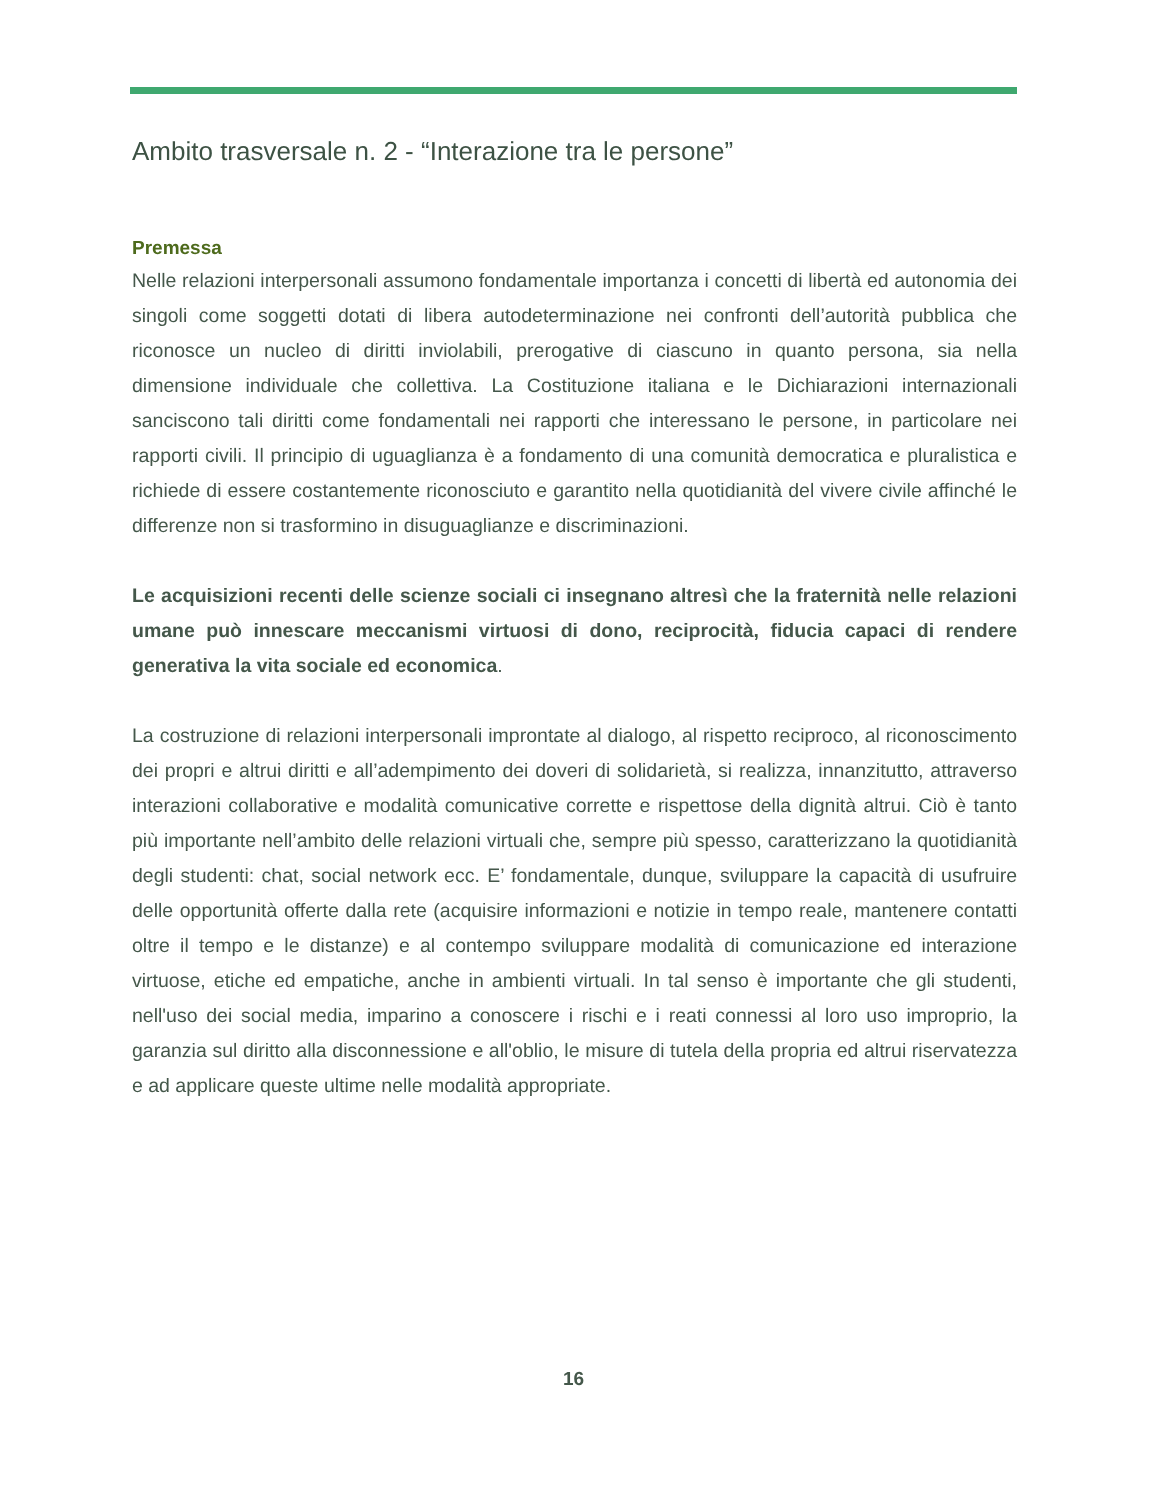Ambito trasversale n. 2 - “Interazione tra le persone”
Premessa
Nelle relazioni interpersonali assumono fondamentale importanza i concetti di libertà ed autonomia dei singoli come soggetti dotati di libera autodeterminazione nei confronti dell’autorità pubblica che riconosce un nucleo di diritti inviolabili, prerogative di ciascuno in quanto persona, sia nella dimensione individuale che collettiva. La Costituzione italiana e le Dichiarazioni internazionali sanciscono tali diritti come fondamentali nei rapporti che interessano le persone, in particolare nei rapporti civili. Il principio di uguaglianza è a fondamento di una comunità democratica e pluralistica e richiede di essere costantemente riconosciuto e garantito nella quotidianità del vivere civile affinché le differenze non si trasformino in disuguaglianze e discriminazioni.
Le acquisizioni recenti delle scienze sociali ci insegnano altresì che la fraternità nelle relazioni umane può innescare meccanismi virtuosi di dono, reciprocità, fiducia capaci di rendere generativa la vita sociale ed economica.
La costruzione di relazioni interpersonali improntate al dialogo, al rispetto reciproco, al riconoscimento dei propri e altrui diritti e all’adempimento dei doveri di solidarietà, si realizza, innanzitutto, attraverso interazioni collaborative e modalità comunicative corrette e rispettose della dignità altrui. Ciò è tanto più importante nell’ambito delle relazioni virtuali che, sempre più spesso, caratterizzano la quotidianità degli studenti: chat, social network ecc. E’ fondamentale, dunque, sviluppare la capacità di usufruire delle opportunità offerte dalla rete (acquisire informazioni e notizie in tempo reale, mantenere contatti oltre il tempo e le distanze) e al contempo sviluppare modalità di comunicazione ed interazione virtuose, etiche ed empatiche, anche in ambienti virtuali. In tal senso è importante che gli studenti, nell'uso dei social media, imparino a conoscere i rischi e i reati connessi al loro uso improprio, la garanzia sul diritto alla disconnessione e all'oblio, le misure di tutela della propria ed altrui riservatezza e ad applicare queste ultime nelle modalità appropriate.
16